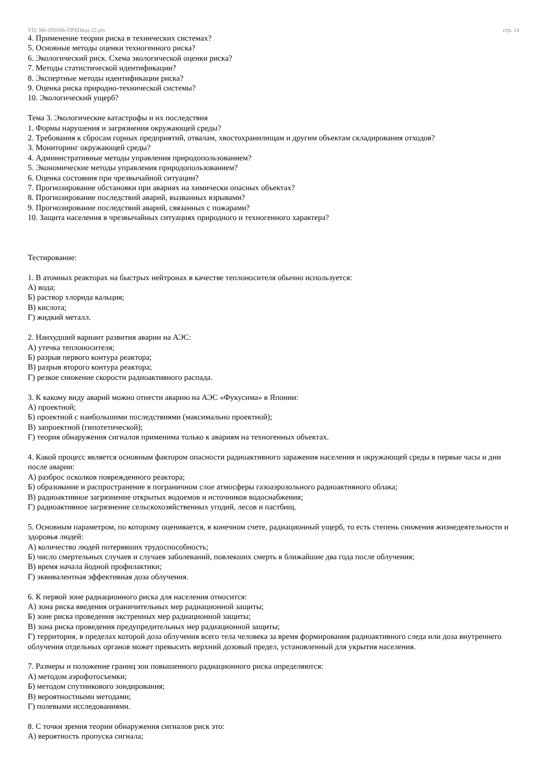УП: Ме-050306-ПРБПвэд-22.plx стр. 14
4. Применение теории риска в технических системах?
5. Основные методы оценки техногенного риска?
6. Экологический риск. Схема экологической оценки риска?
7. Методы статистической идентификации?
8. Экспертные методы идентификации риска?
9. Оценка риска природно-технической системы?
10. Экологический ущерб?
Тема 3. Экологические катастрофы и их последствия
1. Формы нарушения и загрязнения окружающей среды?
2. Требования к сбросам горных предприятий, отвалам, хвостохранилищам и другим объектам складирования отходов?
3. Мониторинг окружающей среды?
4. Административные методы управления природопользованием?
5. Экономические методы управления природопользованием?
6. Оценка состояния при чрезвычайной ситуации?
7. Прогнозирование обстановки при авариях на химически опасных объектах?
8. Прогнозирование последствий аварий, вызванных взрывами?
9. Прогнозирование последствий аварий, связанных с пожарами?
10. Защита населения в чрезвычайных ситуациях природного и техногенного характера?
Тестирование:
1. В атомных реакторах на быстрых нейтронах в качестве теплоносителя обычно используется:
А) вода;
Б) раствор хлорида кальция;
В) кислота;
Г) жидкий металл.
2. Наихудший вариант развития аварии на АЭС:
А) утечка теплоносителя;
Б) разрыв первого контура реактора;
В) разрыв второго контура реактора;
Г) резкое снижение скорости радиоактивного распада.
3. К какому виду аварий можно отнести аварию на АЭС «Фукусима» в Японии:
А) проектной;
Б) проектной с наибольшими последствиями (максимально проектной);
В) запроектной (гипотетической);
Г) теория обнаружения сигналов применима только к авариям на техногенных объектах.
4. Какой процесс является основным фактором опасности радиоактивного заражения населения и окружающей среды в первые часы и дни после аварии:
А) разброс осколков поврежденного реактора;
Б) образование и распространение в пограничном слое атмосферы газоаэрозольного радиоактивного облака;
В) радиоактивное загрязнение открытых водоемов и источников водоснабжения;
Г) радиоактивное загрязнение сельскохозяйственных угодий, лесов и пастбищ.
5. Основным параметром, по которому оценивается, в конечном счете, радиационный ущерб, то есть степень снижения жизнедеятельности и здоровья людей:
А) количество людей потерявших трудоспособность;
Б) число смертельных случаев и случаев заболеваний, повлекших смерть в ближайшие два года после облучения;
В) время начала йодной профилактики;
Г) эквивалентная эффективная доза облучения.
6. К первой зоне радиационного риска для населения относится:
А) зона риска введения ограничительных мер радиационной защиты;
Б) зоне риска проведения экстренных мер радиационной защиты;
В) зона риска проведения предупредительных мер радиационной защиты;
Г) территория, в пределах которой доза облучения всего тела человека за время формирования радиоактивного следа или доза внутреннего облучения отдельных органов может превысить верхний дозовый предел, установленный для укрытия населения.
7. Размеры и положение границ зон повышенного радиационного риска определяются:
А) методом аэрофотосъемки;
Б) методом спутникового зондирования;
В) вероятностными методами;
Г) полевыми исследованиями.
8. С точки зрения теории обнаружения сигналов риск это:
А) вероятность пропуска сигнала;